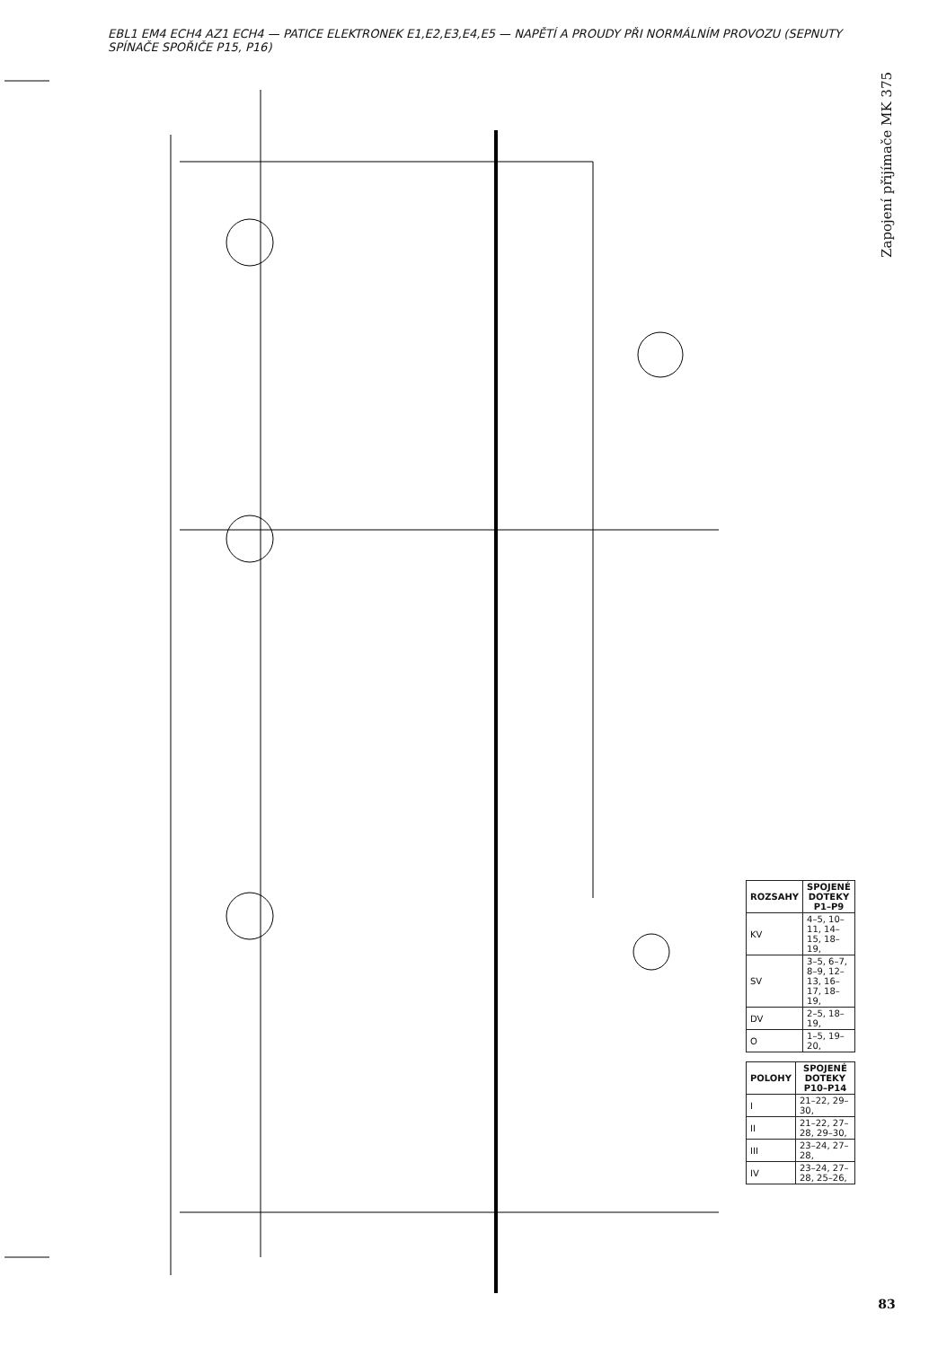EBL1 EM4 ECH4 AZ1 ECH4 — PATICE ELEKTRONEK E1,E2,E3,E4,E5 — NAPĚTÍ A PROUDY PŘI NORMÁLNÍM PROVOZU (SEPNUTY SPÍNAČE SPOŘIČE P15, P16)
| ROZSAHY | SPOJENÉ DOTEKY P1–P9 |
| --- | --- |
| KV | 4–5, 10–11, 14–15, 18–19, |
| SV | 3–5, 6–7, 8–9, 12–13, 16–17, 18–19, |
| DV | 2–5, 18–19, |
| O | 1–5, 19–20, |
| POLOHY | SPOJENÉ DOTEKY P10–P14 |
| --- | --- |
| I | 21–22, 29–30, |
| II | 21–22, 27–28, 29–30, |
| III | 23–24, 27–28, |
| IV | 23–24, 27–28, 25–26, |
Zapojení přijímače MK 375
83